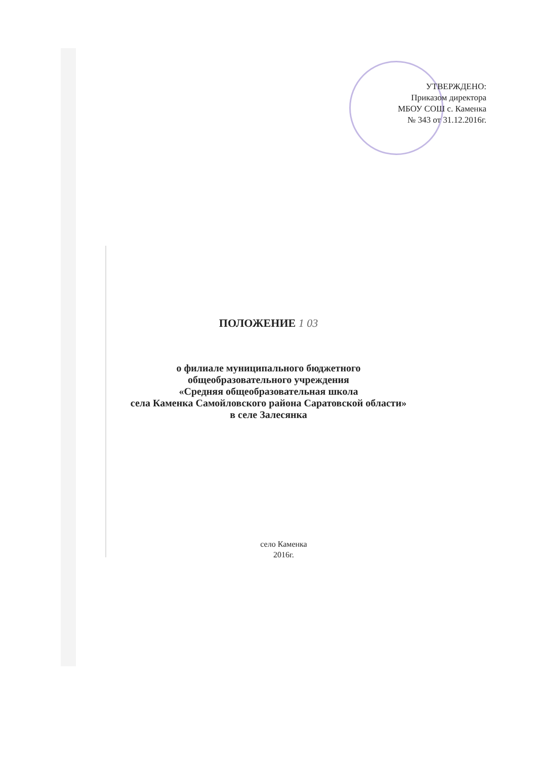УТВЕРЖДЕНО:
Приказом директора
МБОУ СОШ с. Каменка
№ 343 от 31.12.2016г.
ПОЛОЖЕНИЕ 1 03
о филиале муниципального бюджетного
общеобразовательного учреждения
«Средняя общеобразовательная школа
села Каменка Самойловского района Саратовской области»
в селе Залесянка
село Каменка
2016г.